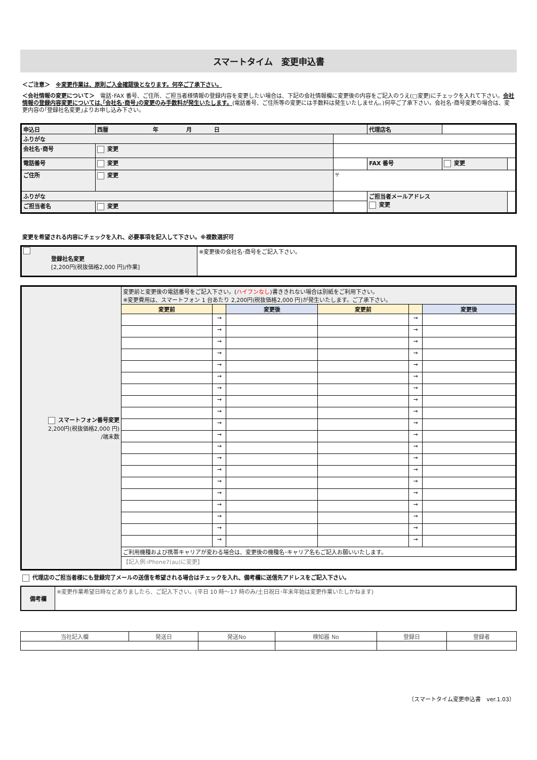スマートタイム　変更申込書
＜ご注意＞　※変更作業は、原則ご入金確認後となります。何卒ご了承下さい。
＜会社情報の変更について＞　電話･FAX 番号、ご住所、ご担当者様情報の登録内容を変更したい場合は、下記の会社情報欄に変更後の内容をご記入のうえ(□変更)にチェックを入れて下さい。会社情報の登録内容変更については､｢会社名･商号｣の変更のみ手数料が発生いたします。(電話番号、ご住所等の変更には手数料は発生いたしません。)何卒ご了承下さい。会社名･商号変更の場合は、変更内容の｢登録社名変更｣よりお申し込み下さい。
| 申込日 | 西暦 年 月 日 | | 代理店名 | | |
| ふりがな | | | | | |
| 会社名･商号 | 変更 | | | | |
| 電話番号 | 変更 | | FAX 番号 | 変更 | |
| ご住所 | 変更 | 〒 | | | |
| ふりがな | | | ご担当者メールアドレス 変更 | | |
| ご担当者名 | 変更 | | | | |
変更を希望される内容にチェックを入れ、必要事項を記入して下さい。※複数選択可
| 登録社名変更 [2,200円(税抜価格2,000 円)/作業] | ※変更後の会社名･商号をご記入下さい。 |
| スマートフォン番号変更 2,200円(税抜価格2,000 円) /端末数 | 変更前と変更後の電話番号をご記入下さい。( ハイフンなし )書ききれない場合は別紙をご利用下さい。 ※変更費用は、スマートフォン 1 台あたり 2,200円(税抜価格2,000 円)が発生いたします。ご了承下さい。 | | | | | |
| | 変更前 | | 変更後 | 変更前 | | 変更後 |
| | | → | | | → | |
| | | → | | | → | |
| | | → | | | → | |
| | | → | | | → | |
| | | → | | | → | |
| | | → | | | → | |
| | | → | | | → | |
| | | → | | | → | |
| | | → | | | → | |
| | | → | | | → | |
| | | → | | | → | |
| | | → | | | → | |
| | | → | | | → | |
| | | → | | | → | |
| | | → | | | → | |
| | | → | | | → | |
| | | → | | | → | |
| | | → | | | → | |
| | | → | | | → | |
| | | → | | | → | |
| | ご利用機種および携帯キャリアが変わる場合は、変更後の機種名･キャリア名もご記入お願いいたします。 | | | | | |
| | 【記入例:iPhone7(au)に変更】 | | | | | |
代理店のご担当者様にも登録完了メールの送信を希望される場合はチェックを入れ、備考欄に送信先アドレスをご記入下さい。
| 備考欄 | ※変更作業希望日時などありましたら、ご記入下さい。(平日 10 時～17 時のみ/土日祝日･年末年始は変更作業いたしかねます) |
| 当社記入欄 | 発送日 | 発送No | 検知器 No | 登録日 | 登録者 |
（スマートタイム変更申込書　ver.1.03）